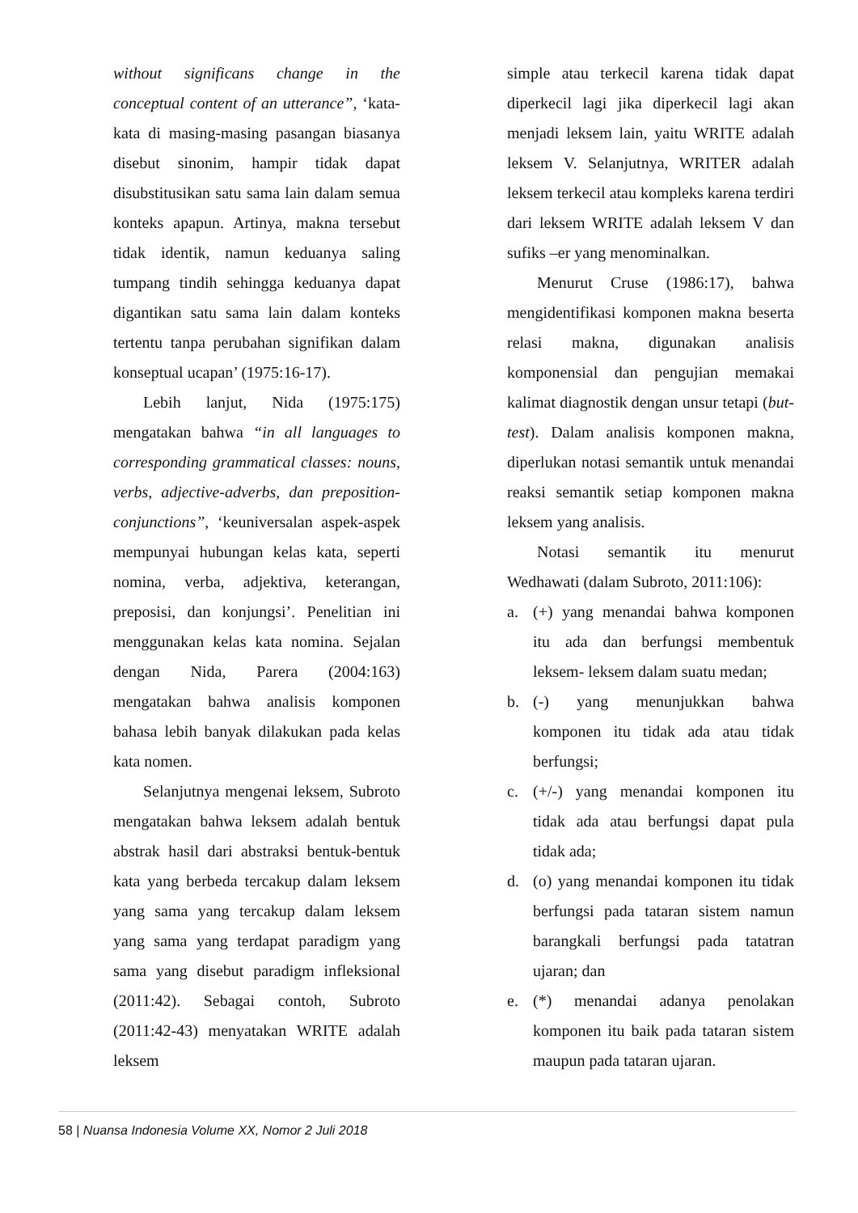without significans change in the conceptual content of an utterance”, ‘kata-kata di masing-masing pasangan biasanya disebut sinonim, hampir tidak dapat disubstitusikan satu sama lain dalam semua konteks apapun. Artinya, makna tersebut tidak identik, namun keduanya saling tumpang tindih sehingga keduanya dapat digantikan satu sama lain dalam konteks tertentu tanpa perubahan signifikan dalam konseptual ucapan’ (1975:16-17).
Lebih lanjut, Nida (1975:175) mengatakan bahwa “in all languages to corresponding grammatical classes: nouns, verbs, adjective-adverbs, dan preposition-conjunctions”, ‘keuniversalan aspek-aspek mempunyai hubungan kelas kata, seperti nomina, verba, adjektiva, keterangan, preposisi, dan konjungsi’. Penelitian ini menggunakan kelas kata nomina. Sejalan dengan Nida, Parera (2004:163) mengatakan bahwa analisis komponen bahasa lebih banyak dilakukan pada kelas kata nomen.
Selanjutnya mengenai leksem, Subroto mengatakan bahwa leksem adalah bentuk abstrak hasil dari abstraksi bentuk-bentuk kata yang berbeda tercakup dalam leksem yang sama yang tercakup dalam leksem yang sama yang terdapat paradigm yang sama yang disebut paradigm infleksional (2011:42). Sebagai contoh, Subroto (2011:42-43) menyatakan WRITE adalah leksem
simple atau terkecil karena tidak dapat diperkecil lagi jika diperkecil lagi akan menjadi leksem lain, yaitu WRITE adalah leksem V. Selanjutnya, WRITER adalah leksem terkecil atau kompleks karena terdiri dari leksem WRITE adalah leksem V dan sufiks –er yang menominalkan.
Menurut Cruse (1986:17), bahwa mengidentifikasi komponen makna beserta relasi makna, digunakan analisis komponensial dan pengujian memakai kalimat diagnostik dengan unsur tetapi (but-test). Dalam analisis komponen makna, diperlukan notasi semantik untuk menandai reaksi semantik setiap komponen makna leksem yang analisis.
Notasi semantik itu menurut Wedhawati (dalam Subroto, 2011:106):
a. (+) yang menandai bahwa komponen itu ada dan berfungsi membentuk leksem- leksem dalam suatu medan;
b. (-) yang menunjukkan bahwa komponen itu tidak ada atau tidak berfungsi;
c. (+/-) yang menandai komponen itu tidak ada atau berfungsi dapat pula tidak ada;
d. (o) yang menandai komponen itu tidak berfungsi pada tataran sistem namun barangkali berfungsi pada tatatran ujaran; dan
e. (*) menandai adanya penolakan komponen itu baik pada tataran sistem maupun pada tataran ujaran.
58 | Nuansa Indonesia Volume XX, Nomor 2 Juli 2018